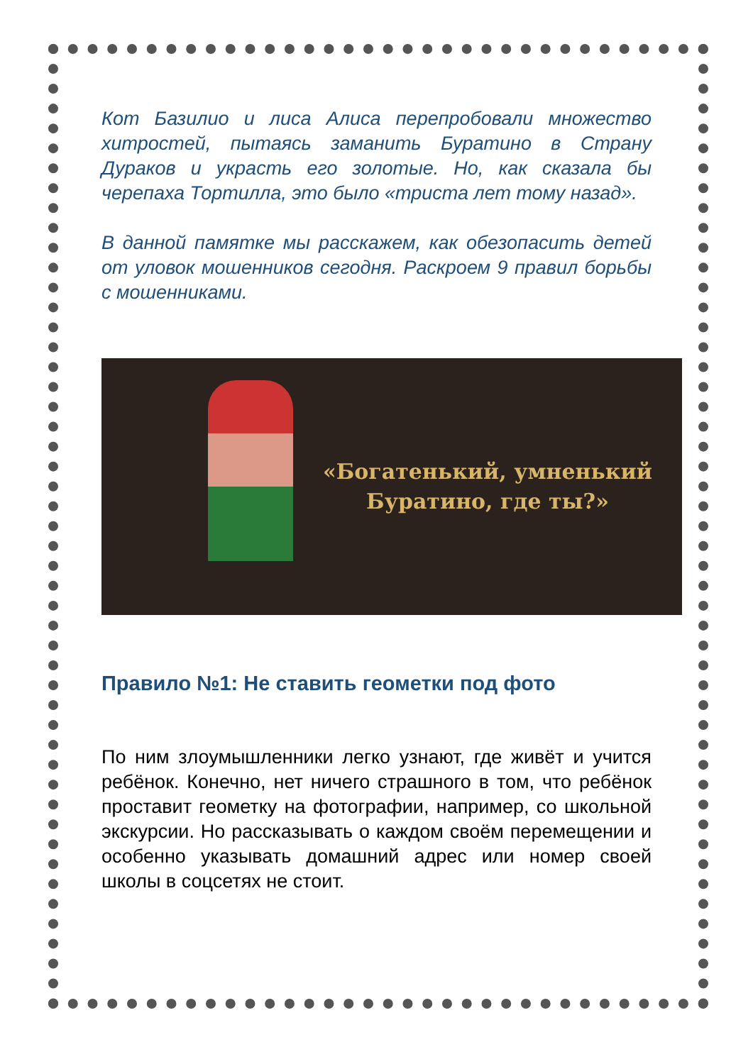Кот Базилио и лиса Алиса перепробовали множество хитростей, пытаясь заманить Буратино в Страну Дураков и украсть его золотые. Но, как сказала бы черепаха Тортилла, это было «триста лет тому назад».
В данной памятке мы расскажем, как обезопасить детей от уловок мошенников сегодня. Раскроем 9 правил борьбы с мошенниками.
«Богатенький, умненький
Буратино, где ты?»
Правило №1: Не ставить геометки под фото
По ним злоумышленники легко узнают, где живёт и учится ребёнок. Конечно, нет ничего страшного в том, что ребёнок проставит геометку на фотографии, например, со школьной экскурсии. Но рассказывать о каждом своём перемещении и особенно указывать домашний адрес или номер своей школы в соцсетях не стоит.